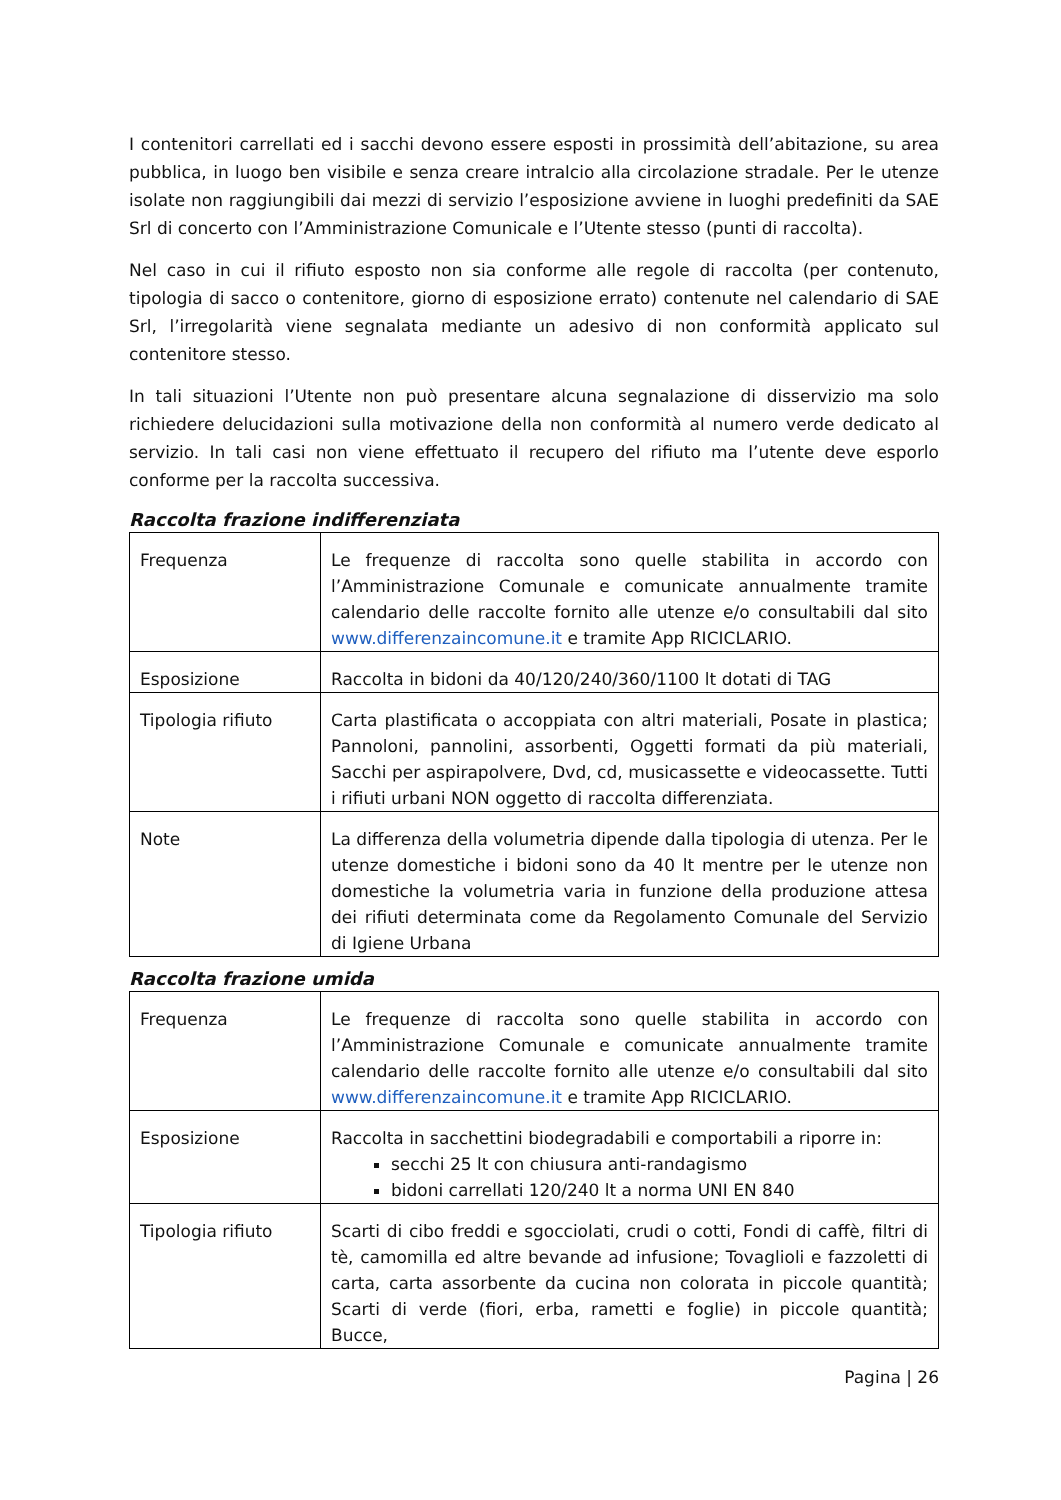I contenitori carrellati ed i sacchi devono essere esposti in prossimità dell’abitazione, su area pubblica, in luogo ben visibile e senza creare intralcio alla circolazione stradale. Per le utenze isolate non raggiungibili dai mezzi di servizio l’esposizione avviene in luoghi predefiniti da SAE Srl di concerto con l’Amministrazione Comunicale e l’Utente stesso (punti di raccolta).
Nel caso in cui il rifiuto esposto non sia conforme alle regole di raccolta (per contenuto, tipologia di sacco o contenitore, giorno di esposizione errato) contenute nel calendario di SAE Srl, l’irregolarità viene segnalata mediante un adesivo di non conformità applicato sul contenitore stesso.
In tali situazioni l’Utente non può presentare alcuna segnalazione di disservizio ma solo richiedere delucidazioni sulla motivazione della non conformità al numero verde dedicato al servizio. In tali casi non viene effettuato il recupero del rifiuto ma l’utente deve esporlo conforme per la raccolta successiva.
Raccolta frazione indifferenziata
| Frequenza | Le frequenze di raccolta sono quelle stabilita in accordo con l’Amministrazione Comunale e comunicate annualmente tramite calendario delle raccolte fornito alle utenze e/o consultabili dal sito www.differenzaincomune.it e tramite App RICICLARIO. |
| Esposizione | Raccolta in bidoni da 40/120/240/360/1100 lt dotati di TAG |
| Tipologia rifiuto | Carta plastificata o accoppiata con altri materiali, Posate in plastica; Pannoloni, pannolini, assorbenti, Oggetti formati da più materiali, Sacchi per aspirapolvere, Dvd, cd, musicassette e videocassette. Tutti i rifiuti urbani NON oggetto di raccolta differenziata. |
| Note | La differenza della volumetria dipende dalla tipologia di utenza. Per le utenze domestiche i bidoni sono da 40 lt mentre per le utenze non domestiche la volumetria varia in funzione della produzione attesa dei rifiuti determinata come da Regolamento Comunale del Servizio di Igiene Urbana |
Raccolta frazione umida
| Frequenza | Le frequenze di raccolta sono quelle stabilita in accordo con l’Amministrazione Comunale e comunicate annualmente tramite calendario delle raccolte fornito alle utenze e/o consultabili dal sito www.differenzaincomune.it e tramite App RICICLARIO. |
| Esposizione | Raccolta in sacchettini biodegradabili e comportabili a riporre in: secchi 25 lt con chiusura anti-randagismo bidoni carrellati 120/240 lt a norma UNI EN 840 |
| Tipologia rifiuto | Scarti di cibo freddi e sgocciolati, crudi o cotti, Fondi di caffè, filtri di tè, camomilla ed altre bevande ad infusione; Tovaglioli e fazzoletti di carta, carta assorbente da cucina non colorata in piccole quantità; Scarti di verde (fiori, erba, rametti e foglie) in piccole quantità; Bucce, |
Pagina | 26